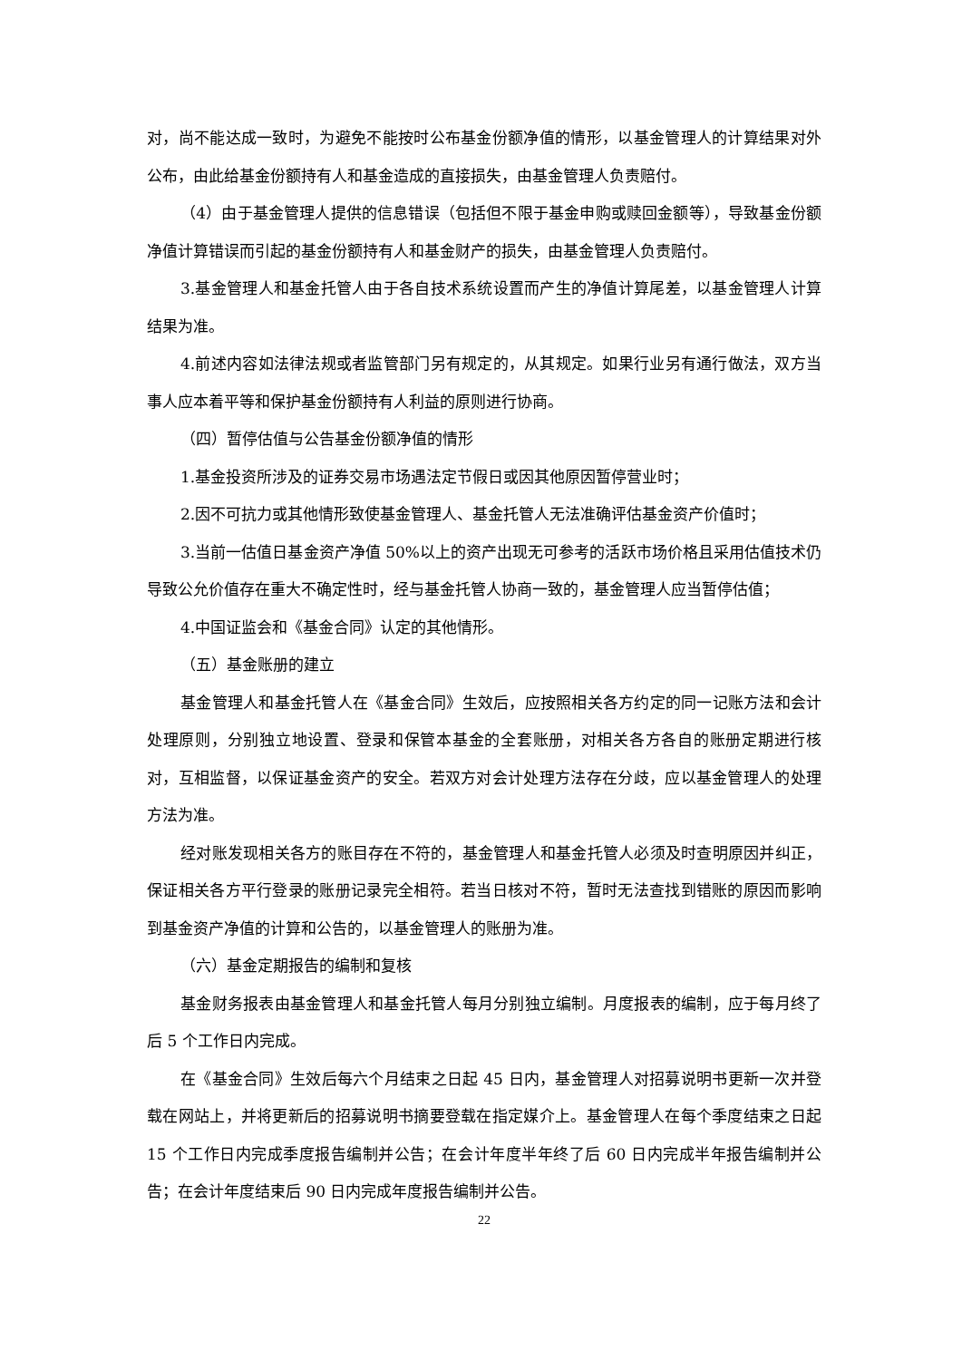对，尚不能达成一致时，为避免不能按时公布基金份额净值的情形，以基金管理人的计算结果对外公布，由此给基金份额持有人和基金造成的直接损失，由基金管理人负责赔付。
（4）由于基金管理人提供的信息错误（包括但不限于基金申购或赎回金额等），导致基金份额净值计算错误而引起的基金份额持有人和基金财产的损失，由基金管理人负责赔付。
3.基金管理人和基金托管人由于各自技术系统设置而产生的净值计算尾差，以基金管理人计算结果为准。
4.前述内容如法律法规或者监管部门另有规定的，从其规定。如果行业另有通行做法，双方当事人应本着平等和保护基金份额持有人利益的原则进行协商。
（四）暂停估值与公告基金份额净值的情形
1.基金投资所涉及的证券交易市场遇法定节假日或因其他原因暂停营业时；
2.因不可抗力或其他情形致使基金管理人、基金托管人无法准确评估基金资产价值时；
3.当前一估值日基金资产净值 50%以上的资产出现无可参考的活跃市场价格且采用估值技术仍导致公允价值存在重大不确定性时，经与基金托管人协商一致的，基金管理人应当暂停估值；
4.中国证监会和《基金合同》认定的其他情形。
（五）基金账册的建立
基金管理人和基金托管人在《基金合同》生效后，应按照相关各方约定的同一记账方法和会计处理原则，分别独立地设置、登录和保管本基金的全套账册，对相关各方各自的账册定期进行核对，互相监督，以保证基金资产的安全。若双方对会计处理方法存在分歧，应以基金管理人的处理方法为准。
经对账发现相关各方的账目存在不符的，基金管理人和基金托管人必须及时查明原因并纠正，保证相关各方平行登录的账册记录完全相符。若当日核对不符，暂时无法查找到错账的原因而影响到基金资产净值的计算和公告的，以基金管理人的账册为准。
（六）基金定期报告的编制和复核
基金财务报表由基金管理人和基金托管人每月分别独立编制。月度报表的编制，应于每月终了后 5 个工作日内完成。
在《基金合同》生效后每六个月结束之日起 45 日内，基金管理人对招募说明书更新一次并登载在网站上，并将更新后的招募说明书摘要登载在指定媒介上。基金管理人在每个季度结束之日起 15 个工作日内完成季度报告编制并公告；在会计年度半年终了后 60 日内完成半年报告编制并公告；在会计年度结束后 90 日内完成年度报告编制并公告。
22